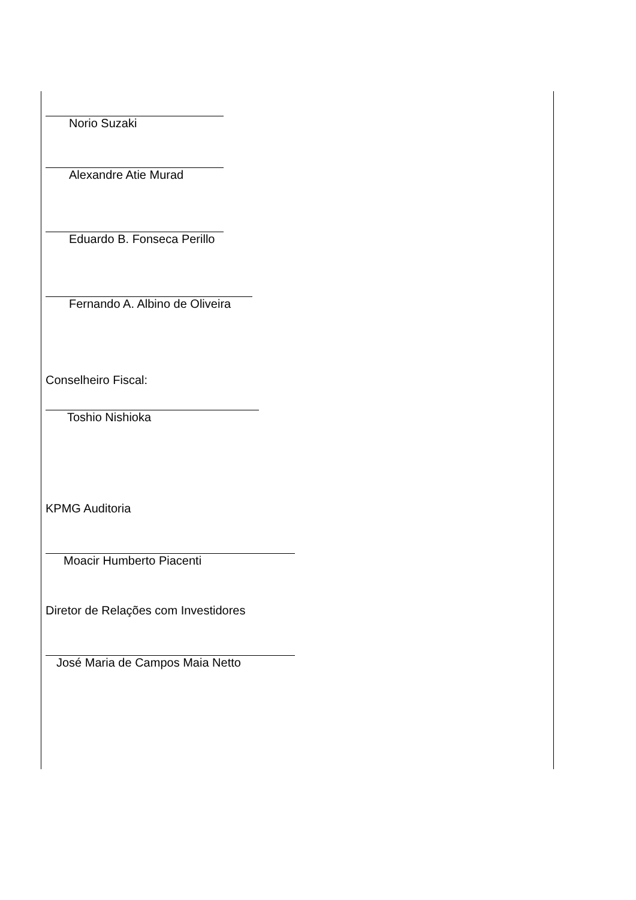Norio Suzaki
Alexandre Atie Murad
Eduardo B. Fonseca Perillo
Fernando A. Albino de Oliveira
Conselheiro Fiscal:
Toshio Nishioka
KPMG Auditoria
Moacir Humberto Piacenti
Diretor de Relações com Investidores
José Maria de Campos Maia Netto